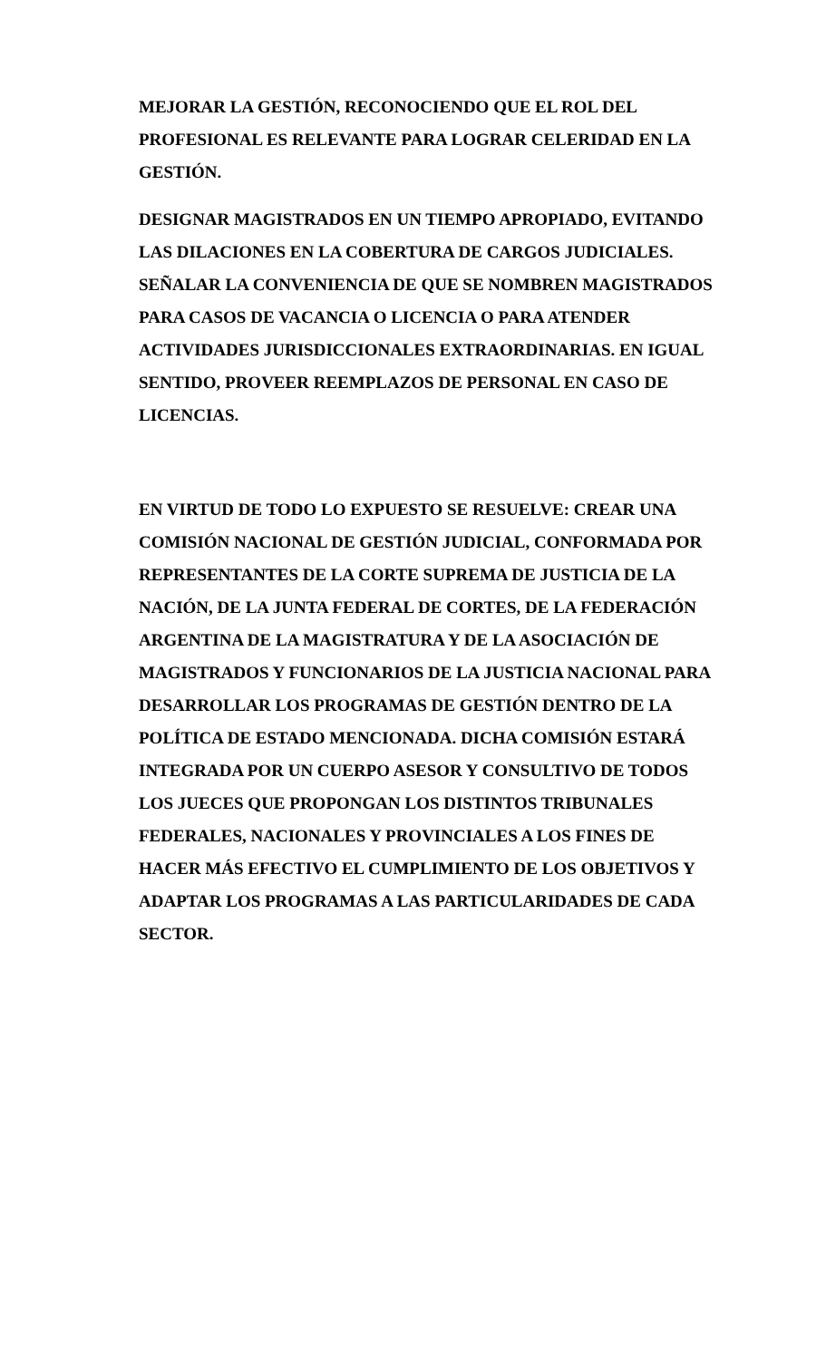MEJORAR LA GESTIÓN, RECONOCIENDO QUE EL ROL DEL PROFESIONAL ES RELEVANTE PARA LOGRAR CELERIDAD EN LA GESTIÓN.
DESIGNAR MAGISTRADOS EN UN TIEMPO APROPIADO, EVITANDO LAS DILACIONES EN LA COBERTURA DE CARGOS JUDICIALES. SEÑALAR LA CONVENIENCIA DE QUE SE NOMBREN MAGISTRADOS PARA CASOS DE VACANCIA O LICENCIA O PARA ATENDER ACTIVIDADES JURISDICCIONALES EXTRAORDINARIAS. EN IGUAL SENTIDO, PROVEER REEMPLAZOS DE PERSONAL EN CASO DE LICENCIAS.
EN VIRTUD DE TODO LO EXPUESTO SE RESUELVE: CREAR UNA COMISIÓN NACIONAL DE GESTIÓN JUDICIAL, CONFORMADA POR REPRESENTANTES DE LA CORTE SUPREMA DE JUSTICIA DE LA NACIÓN, DE LA JUNTA FEDERAL DE CORTES, DE LA FEDERACIÓN ARGENTINA DE LA MAGISTRATURA Y DE LA ASOCIACIÓN DE MAGISTRADOS Y FUNCIONARIOS DE LA JUSTICIA NACIONAL PARA DESARROLLAR LOS PROGRAMAS DE GESTIÓN DENTRO DE LA POLÍTICA DE ESTADO MENCIONADA. DICHA COMISIÓN ESTARÁ INTEGRADA POR UN CUERPO ASESOR Y CONSULTIVO DE TODOS LOS JUECES QUE PROPONGAN LOS DISTINTOS TRIBUNALES FEDERALES, NACIONALES Y PROVINCIALES A LOS FINES DE HACER MÁS EFECTIVO EL CUMPLIMIENTO DE LOS OBJETIVOS Y ADAPTAR LOS PROGRAMAS A LAS PARTICULARIDADES DE CADA SECTOR.